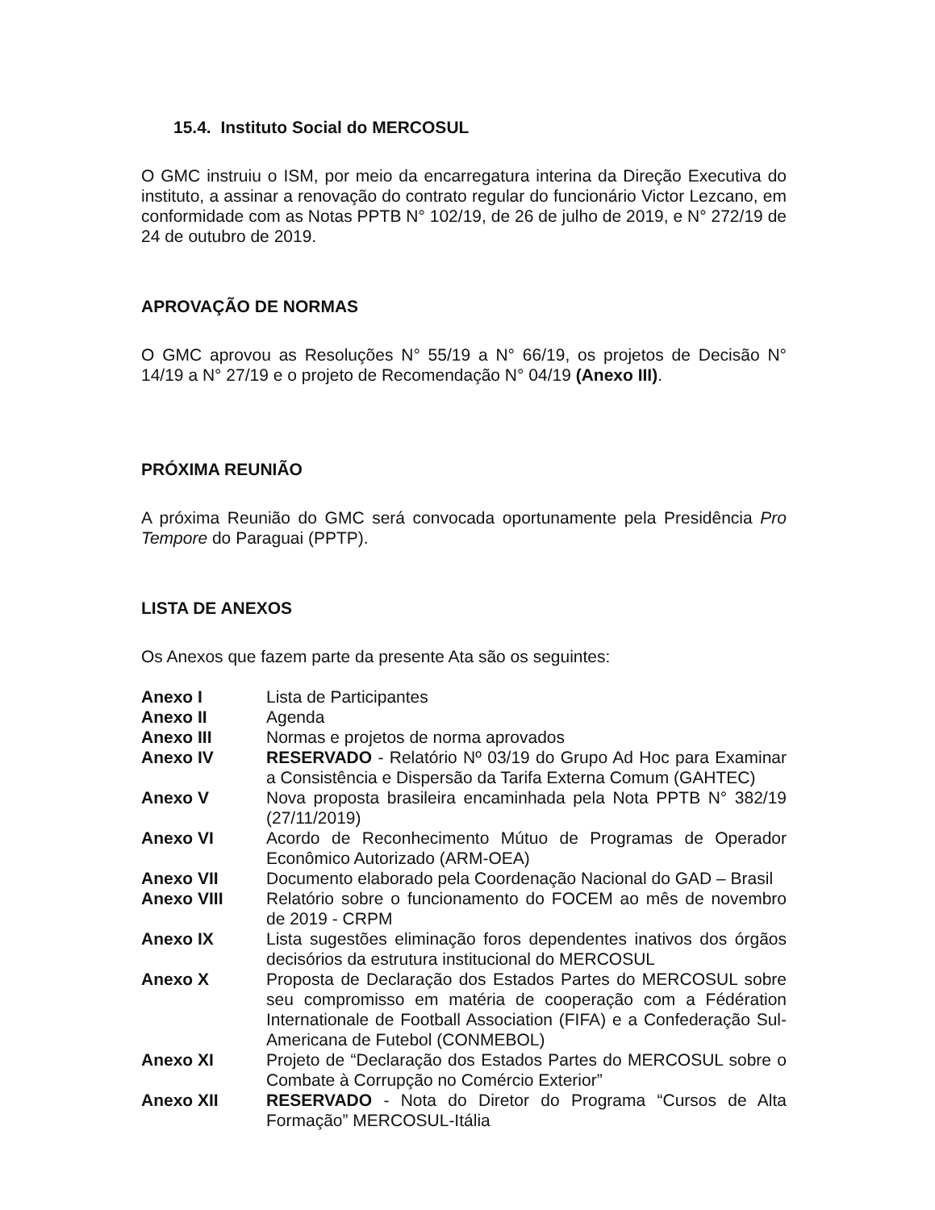15.4. Instituto Social do MERCOSUL
O GMC instruiu o ISM, por meio da encarregatura interina da Direção Executiva do instituto, a assinar a renovação do contrato regular do funcionário Victor Lezcano, em conformidade com as Notas PPTB N° 102/19, de 26 de julho de 2019, e N° 272/19 de 24 de outubro de 2019.
APROVAÇÃO DE NORMAS
O GMC aprovou as Resoluções N° 55/19 a N° 66/19, os projetos de Decisão N° 14/19 a N° 27/19 e o projeto de Recomendação N° 04/19 (Anexo III).
PRÓXIMA REUNIÃO
A próxima Reunião do GMC será convocada oportunamente pela Presidência Pro Tempore do Paraguai (PPTP).
LISTA DE ANEXOS
Os Anexos que fazem parte da presente Ata são os seguintes:
| Anexo I | Lista de Participantes |
| Anexo II | Agenda |
| Anexo III | Normas e projetos de norma aprovados |
| Anexo IV | RESERVADO - Relatório Nº 03/19 do Grupo Ad Hoc para Examinar a Consistência e Dispersão da Tarifa Externa Comum (GAHTEC) |
| Anexo V | Nova proposta brasileira encaminhada pela Nota PPTB N° 382/19 (27/11/2019) |
| Anexo VI | Acordo de Reconhecimento Mútuo de Programas de Operador Econômico Autorizado (ARM-OEA) |
| Anexo VII | Documento elaborado pela Coordenação Nacional do GAD – Brasil |
| Anexo VIII | Relatório sobre o funcionamento do FOCEM ao mês de novembro de 2019 - CRPM |
| Anexo IX | Lista sugestões eliminação foros dependentes inativos dos órgãos decisórios da estrutura institucional do MERCOSUL |
| Anexo X | Proposta de Declaração dos Estados Partes do MERCOSUL sobre seu compromisso em matéria de cooperação com a Fédération Internationale de Football Association (FIFA) e a Confederação Sul-Americana de Futebol (CONMEBOL) |
| Anexo XI | Projeto de “Declaração dos Estados Partes do MERCOSUL sobre o Combate à Corrupção no Comércio Exterior” |
| Anexo XII | RESERVADO - Nota do Diretor do Programa “Cursos de Alta Formação” MERCOSUL-Itália |